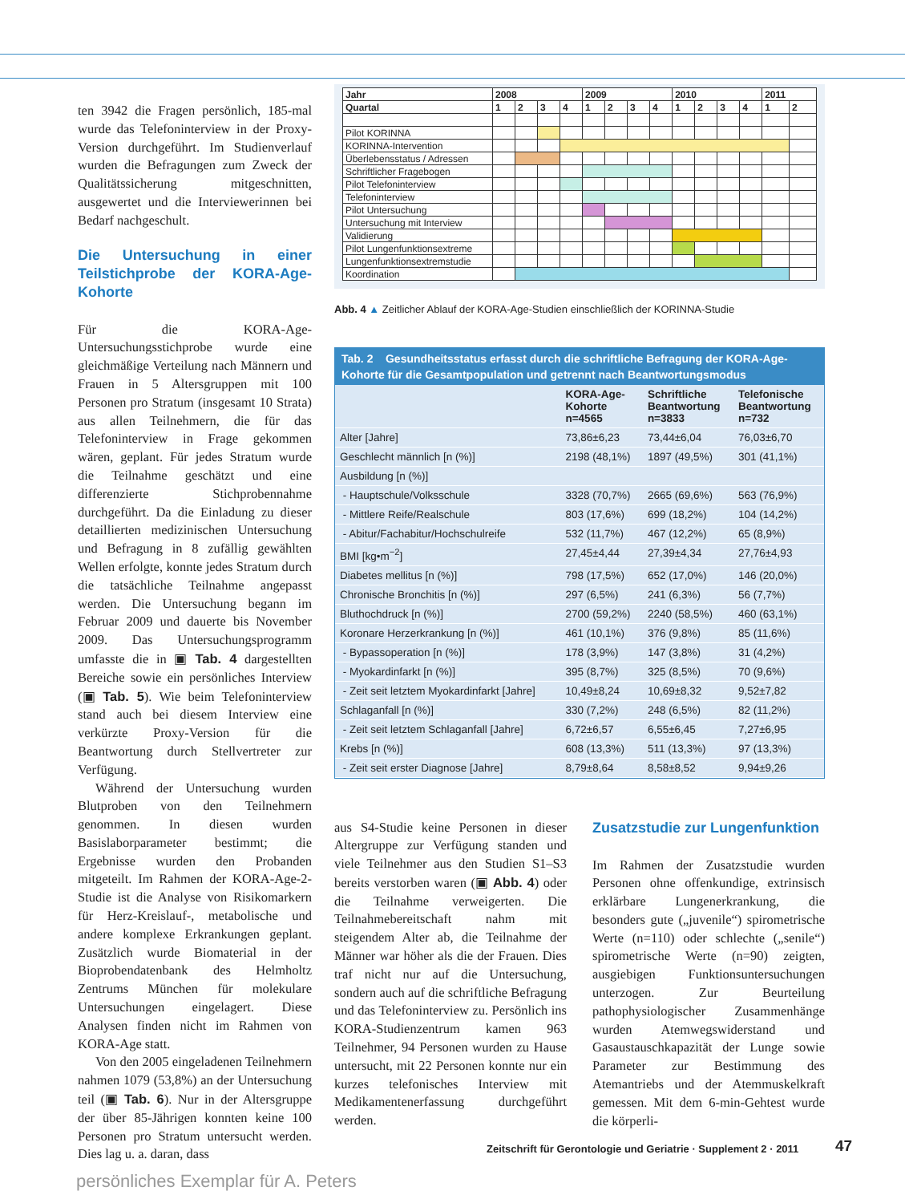ten 3942 die Fragen persönlich, 185-mal wurde das Telefoninterview in der Proxy-Version durchgeführt. Im Studienverlauf wurden die Befragungen zum Zweck der Qualitätssicherung mitgeschnitten, ausgewertet und die Interviewerinnen bei Bedarf nachgeschult.
Die Untersuchung in einer Teilstichprobe der KORA-Age-Kohorte
Für die KORA-Age-Untersuchungsstichprobe wurde eine gleichmäßige Verteilung nach Männern und Frauen in 5 Altersgruppen mit 100 Personen pro Stratum (insgesamt 10 Strata) aus allen Teilnehmern, die für das Telefoninterview in Frage gekommen wären, geplant. Für jedes Stratum wurde die Teilnahme geschätzt und eine differenzierte Stichprobennahme durchgeführt. Da die Einladung zu dieser detaillierten medizinischen Untersuchung und Befragung in 8 zufällig gewählten Wellen erfolgte, konnte jedes Stratum durch die tatsächliche Teilnahme angepasst werden. Die Untersuchung begann im Februar 2009 und dauerte bis November 2009. Das Untersuchungsprogramm umfasste die in ▣ Tab. 4 dargestellten Bereiche sowie ein persönliches Interview (▣ Tab. 5). Wie beim Telefoninterview stand auch bei diesem Interview eine verkürzte Proxy-Version für die Beantwortung durch Stellvertreter zur Verfügung.
Während der Untersuchung wurden Blutproben von den Teilnehmern genommen. In diesen wurden Basislaborparameter bestimmt; die Ergebnisse wurden den Probanden mitgeteilt. Im Rahmen der KORA-Age-2-Studie ist die Analyse von Risikomarkern für Herz-Kreislauf-, metabolische und andere komplexe Erkrankungen geplant. Zusätzlich wurde Biomaterial in der Bioprobendatenbank des Helmholtz Zentrums München für molekulare Untersuchungen eingelagert. Diese Analysen finden nicht im Rahmen von KORA-Age statt.
Von den 2005 eingeladenen Teilnehmern nahmen 1079 (53,8%) an der Untersuchung teil (▣ Tab. 6). Nur in der Altersgruppe der über 85-Jährigen konnten keine 100 Personen pro Stratum untersucht werden. Dies lag u. a. daran, dass
| Jahr | 2008 | | | | 2009 | | | | 2010 | | | | 2011 | |
| --- | --- | --- | --- | --- | --- | --- | --- | --- | --- | --- | --- | --- | --- | --- |
| Quartal | 1 | 2 | 3 | 4 | 1 | 2 | 3 | 4 | 1 | 2 | 3 | 4 | 1 | 2 |
| Pilot KORINNA | | | | | | | | | | | | | | |
| KORINNA-Intervention | | | | | | | | | | | | | | |
| Überlebensstatus / Adressen | | | | | | | | | | | | | | |
| Schriftlicher Fragebogen | | | | | | | | | | | | | | |
| Pilot Telefoninterview | | | | | | | | | | | | | | |
| Telefoninterview | | | | | | | | | | | | | | |
| Pilot Untersuchung | | | | | | | | | | | | | | |
| Untersuchung mit Interview | | | | | | | | | | | | | | |
| Validierung | | | | | | | | | | | | | | |
| Pilot Lungenfunktionsextreme | | | | | | | | | | | | | | |
| Lungenfunktionsextremstudie | | | | | | | | | | | | | | |
| Koordination | | | | | | | | | | | | | | |
Abb. 4 ▲ Zeitlicher Ablauf der KORA-Age-Studien einschließlich der KORINNA-Studie
Tab. 2 Gesundheitsstatus erfasst durch die schriftliche Befragung der KORA-Age-Kohorte für die Gesamtpopulation und getrennt nach Beantwortungsmodus
| | KORA-Age- Kohorte n=4565 | Schriftliche Beantwortung n=3833 | Telefonische Beantwortung n=732 |
| --- | --- | --- | --- |
| Alter [Jahre] | 73,86±6,23 | 73,44±6,04 | 76,03±6,70 |
| Geschlecht männlich [n (%)] | 2198 (48,1%) | 1897 (49,5%) | 301 (41,1%) |
| Ausbildung [n (%)] | | | |
| - Hauptschule/Volksschule | 3328 (70,7%) | 2665 (69,6%) | 563 (76,9%) |
| - Mittlere Reife/Realschule | 803 (17,6%) | 699 (18,2%) | 104 (14,2%) |
| - Abitur/Fachabitur/Hochschulreife | 532 (11,7%) | 467 (12,2%) | 65 (8,9%) |
| BMI [kg•m<sup>−2</sup>] | 27,45±4,44 | 27,39±4,34 | 27,76±4,93 |
| Diabetes mellitus [n (%)] | 798 (17,5%) | 652 (17,0%) | 146 (20,0%) |
| Chronische Bronchitis [n (%)] | 297 (6,5%) | 241 (6,3%) | 56 (7,7%) |
| Bluthochdruck [n (%)] | 2700 (59,2%) | 2240 (58,5%) | 460 (63,1%) |
| Koronare Herzerkrankung [n (%)] | 461 (10,1%) | 376 (9,8%) | 85 (11,6%) |
| - Bypassoperation [n (%)] | 178 (3,9%) | 147 (3,8%) | 31 (4,2%) |
| - Myokardinfarkt [n (%)] | 395 (8,7%) | 325 (8,5%) | 70 (9,6%) |
| - Zeit seit letztem Myokardinfarkt [Jahre] | 10,49±8,24 | 10,69±8,32 | 9,52±7,82 |
| Schlaganfall [n (%)] | 330 (7,2%) | 248 (6,5%) | 82 (11,2%) |
| - Zeit seit letztem Schlaganfall [Jahre] | 6,72±6,57 | 6,55±6,45 | 7,27±6,95 |
| Krebs [n (%)] | 608 (13,3%) | 511 (13,3%) | 97 (13,3%) |
| - Zeit seit erster Diagnose [Jahre] | 8,79±8,64 | 8,58±8,52 | 9,94±9,26 |
aus S4-Studie keine Personen in dieser Altergruppe zur Verfügung standen und viele Teilnehmer aus den Studien S1–S3 bereits verstorben waren (▣ Abb. 4) oder die Teilnahme verweigerten. Die Teilnahmebereitschaft nahm mit steigendem Alter ab, die Teilnahme der Männer war höher als die der Frauen. Dies traf nicht nur auf die Untersuchung, sondern auch auf die schriftliche Befragung und das Telefoninterview zu. Persönlich ins KORA-Studienzentrum kamen 963 Teilnehmer, 94 Personen wurden zu Hause untersucht, mit 22 Personen konnte nur ein kurzes telefonisches Interview mit Medikamentenerfassung durchgeführt werden.
Zusatzstudie zur Lungenfunktion
Im Rahmen der Zusatzstudie wurden Personen ohne offenkundige, extrinsisch erklärbare Lungenerkrankung, die besonders gute („juvenile“) spirometrische Werte (n=110) oder schlechte („senile“) spirometrische Werte (n=90) zeigten, ausgiebigen Funktionsuntersuchungen unterzogen. Zur Beurteilung pathophysiologischer Zusammenhänge wurden Atemwegswiderstand und Gasaustauschkapazität der Lunge sowie Parameter zur Bestimmung des Atemantriebs und der Atemmuskelkraft gemessen. Mit dem 6-min-Gehtest wurde die körperli-
Zeitschrift für Gerontologie und Geriatrie · Supplement 2 · 2011
47
persönliches Exemplar für A. Peters